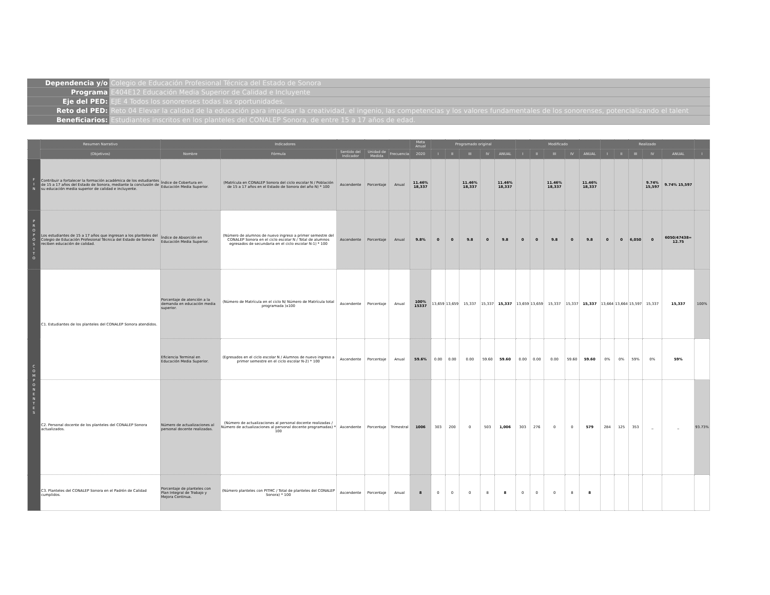Dependencia y/o Colegio de Educación Profesional Técnica del Estado de Sonora
Programa E404E12 Educación Media Superior de Calidad e Incluyente
Eje del PED: EJE 4 Todos los sonorenses todas las oportunidades.
Reto del PED: Reto 04 Elevar la calidad de la educación para impulsar la creatividad, el ingenio, las competencias y los valores fundamentales de los sonorenses, potencializando el talent
Beneficiarios: Estudiantes inscritos en los planteles del CONALEP Sonora, de entre 15 a 17 años de edad.
| | Resumen Narrativo | Indicadores | | | | | Meta Anual | Programado original | | | | | Modificado | | | | | Realizado | | | | | |
| --- | --- | --- | --- | --- | --- | --- | --- | --- | --- | --- | --- | --- | --- | --- | --- | --- | --- | --- | --- | --- | --- | --- | --- |
| | (Objetivos) | Nombre | Fórmula | Sentido del Indicador | Unidad de Medida | Frecuencia | 2020 | I | II | III | IV | ANUAL | I | II | III | IV | ANUAL | I | II | III | IV | ANUAL | I |
| F I N | Contribuir a fortalecer la formación académica de los estudiantes de 15 a 17 años del Estado de Sonora, mediante la conclusión de su educación media superior de calidad e incluyente. | Índice de Cobertura en Educación Media Superior. | (Matrícula en CONALEP Sonora del ciclo escolar N / Población de 15 a 17 años en el Estado de Sonora del año N) * 100 | Ascendente | Porcentaje | Anual | 11.46% 18,337 | | | 11.46% 18,337 | | 11.46% 18,337 | | | 11.46% 18,337 | | 11.46% 18,337 | | | | 9.74% 15,597 | 9.74% 15,597 | |
| P R O P Ó S I T O | Los estudiantes de 15 a 17 años que ingresan a los planteles del Colegio de Educación Profesional Técnica del Estado de Sonora reciben educación de calidad. | Índice de Absorción en Educación Media Superior. | (Número de alumnos de nuevo ingreso a primer semestre del CONALEP Sonora en el ciclo escolar N / Total de alumnos egresados de secundaria en el ciclo escolar N-1) * 100 | Ascendente | Porcentaje | Anual | 9.8% | 0 | 0 | 9.8 | 0 | 9.8 | 0 | 0 | 9.8 | 0 | 9.8 | 0 | 0 | 6,050 | 0 | 6050/47438= 12.75 | |
| C O M P O N E N T E S | C1. Estudiantes de los planteles del CONALEP Sonora atendidos. | Porcentaje de atención a la demanda en educación media superior. | (Número de Matrícula en el ciclo N/ Número de Matrícula total programada )x100 | Ascendente | Porcentaje | Anual | 100% 15337 | 13,659 | 13,659 | 15,337 | 15,337 | 15,337 | 13,659 | 13,659 | 15,337 | 15,337 | 15,337 | 13,664 | 13,664 | 15,597 | 15,337 | 15,337 | 100% |
| | | Eficiencia Terminal en Educación Media Superior. | (Egresados en el ciclo escolar N / Alumnos de nuevo ingreso a primer semestre en el ciclo escolar N-2) * 100 | Ascendente | Porcentaje | Anual | 59.6% | 0.00 | 0.00 | 0.00 | 59.60 | 59.60 | 0.00 | 0.00 | 0.00 | 59.60 | 59.60 | 0% | 0% | 59% | 0% | 59% | |
| | C2. Personal docente de los planteles del CONALEP Sonora actualizados. | Número de actualizaciones al personal docente realizadas. | (Número de actualizaciones al personal docente realizadas / Número de actualizaciones al personal docente programadas) * 100 | Ascendente | Porcentaje | Trimestral | 1006 | 303 | 200 | 0 | 503 | 1,006 | 303 | 276 | 0 | 0 | 579 | 284 | 125 | 353 | _ | _ | 93.73% |
| | C3. Planteles del CONALEP Sonora en el Padrón de Calidad cumplidos. | Porcentaje de planteles con Plan Integral de Trabajo y Mejora Continua. | (Número planteles con PITMC / Total de planteles del CONALEP Sonora) * 100 | Ascendente | Porcentaje | Anual | 8 | 0 | 0 | 0 | 8 | 8 | 0 | 0 | 0 | 8 | 8 | | | | | | |